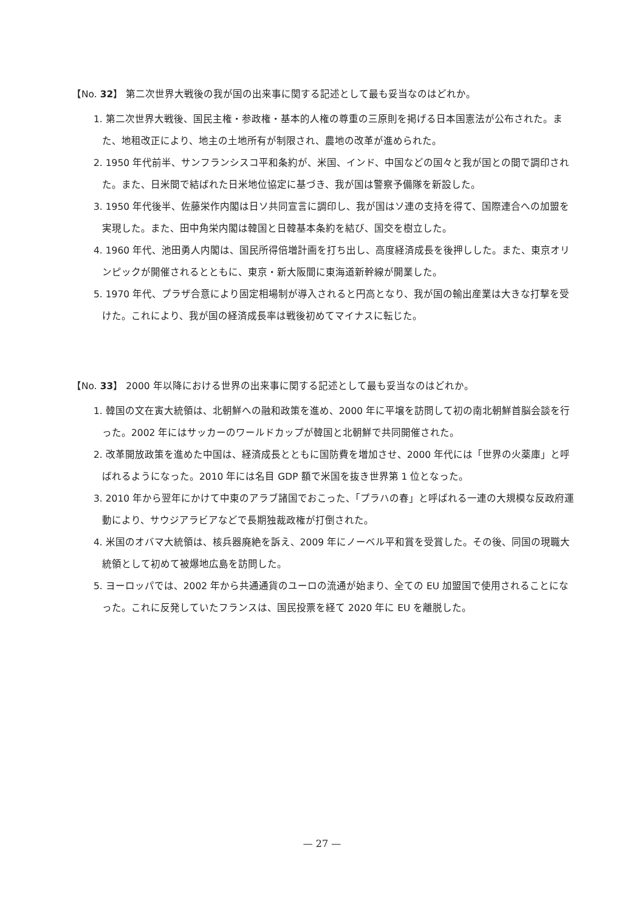【No. 32】 第二次世界大戦後の我が国の出来事に関する記述として最も妥当なのはどれか。
1. 第二次世界大戦後、国民主権・参政権・基本的人権の尊重の三原則を掲げる日本国憲法が公布された。また、地租改正により、地主の土地所有が制限され、農地の改革が進められた。
2. 1950 年代前半、サンフランシスコ平和条約が、米国、インド、中国などの国々と我が国との間で調印された。また、日米間で結ばれた日米地位協定に基づき、我が国は警察予備隊を新設した。
3. 1950 年代後半、佐藤栄作内閣は日ソ共同宣言に調印し、我が国はソ連の支持を得て、国際連合への加盟を実現した。また、田中角栄内閣は韓国と日韓基本条約を結び、国交を樹立した。
4. 1960 年代、池田勇人内閣は、国民所得倍増計画を打ち出し、高度経済成長を後押しした。また、東京オリンピックが開催されるとともに、東京・新大阪間に東海道新幹線が開業した。
5. 1970 年代、プラザ合意により固定相場制が導入されると円高となり、我が国の輸出産業は大きな打撃を受けた。これにより、我が国の経済成長率は戦後初めてマイナスに転じた。
【No. 33】 2000 年以降における世界の出来事に関する記述として最も妥当なのはどれか。
1. 韓国の文在寅大統領は、北朝鮮への融和政策を進め、2000 年に平壌を訪問して初の南北朝鮮首脳会談を行った。2002 年にはサッカーのワールドカップが韓国と北朝鮮で共同開催された。
2. 改革開放政策を進めた中国は、経済成長とともに国防費を増加させ、2000 年代には「世界の火薬庫」と呼ばれるようになった。2010 年には名目 GDP 額で米国を抜き世界第 1 位となった。
3. 2010 年から翌年にかけて中東のアラブ諸国でおこった、「プラハの春」と呼ばれる一連の大規模な反政府運動により、サウジアラビアなどで長期独裁政権が打倒された。
4. 米国のオバマ大統領は、核兵器廃絶を訴え、2009 年にノーベル平和賞を受賞した。その後、同国の現職大統領として初めて被爆地広島を訪問した。
5. ヨーロッパでは、2002 年から共通通貨のユーロの流通が始まり、全ての EU 加盟国で使用されることになった。これに反発していたフランスは、国民投票を経て 2020 年に EU を離脱した。
— 27 —